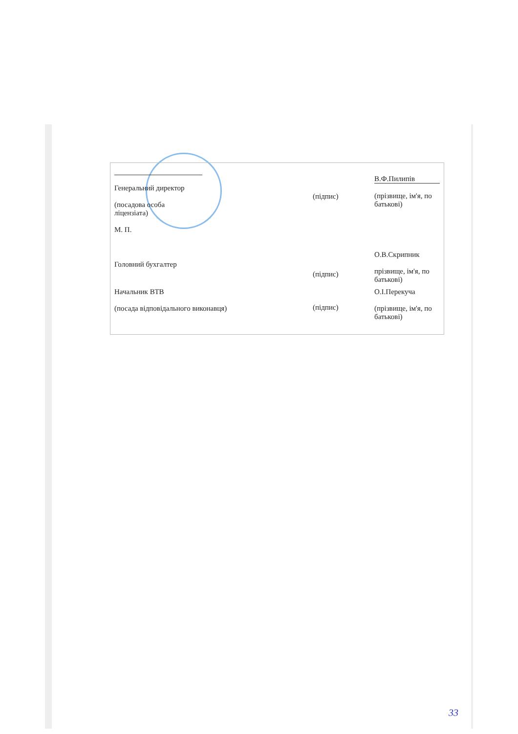| Генеральний директор (посадова особа ліцензіата) М. П. | (підпис) | В.Ф.Пилипів (прізвище, ім'я, по батькові) |
| Головний бухгалтер | (підпис) | О.В.Скрипник прізвище, ім'я, по батькові) |
| Начальник ВТВ (посада відповідального виконавця) | (підпис) | О.І.Перекуча (прізвище, ім'я, по батькові) |
33